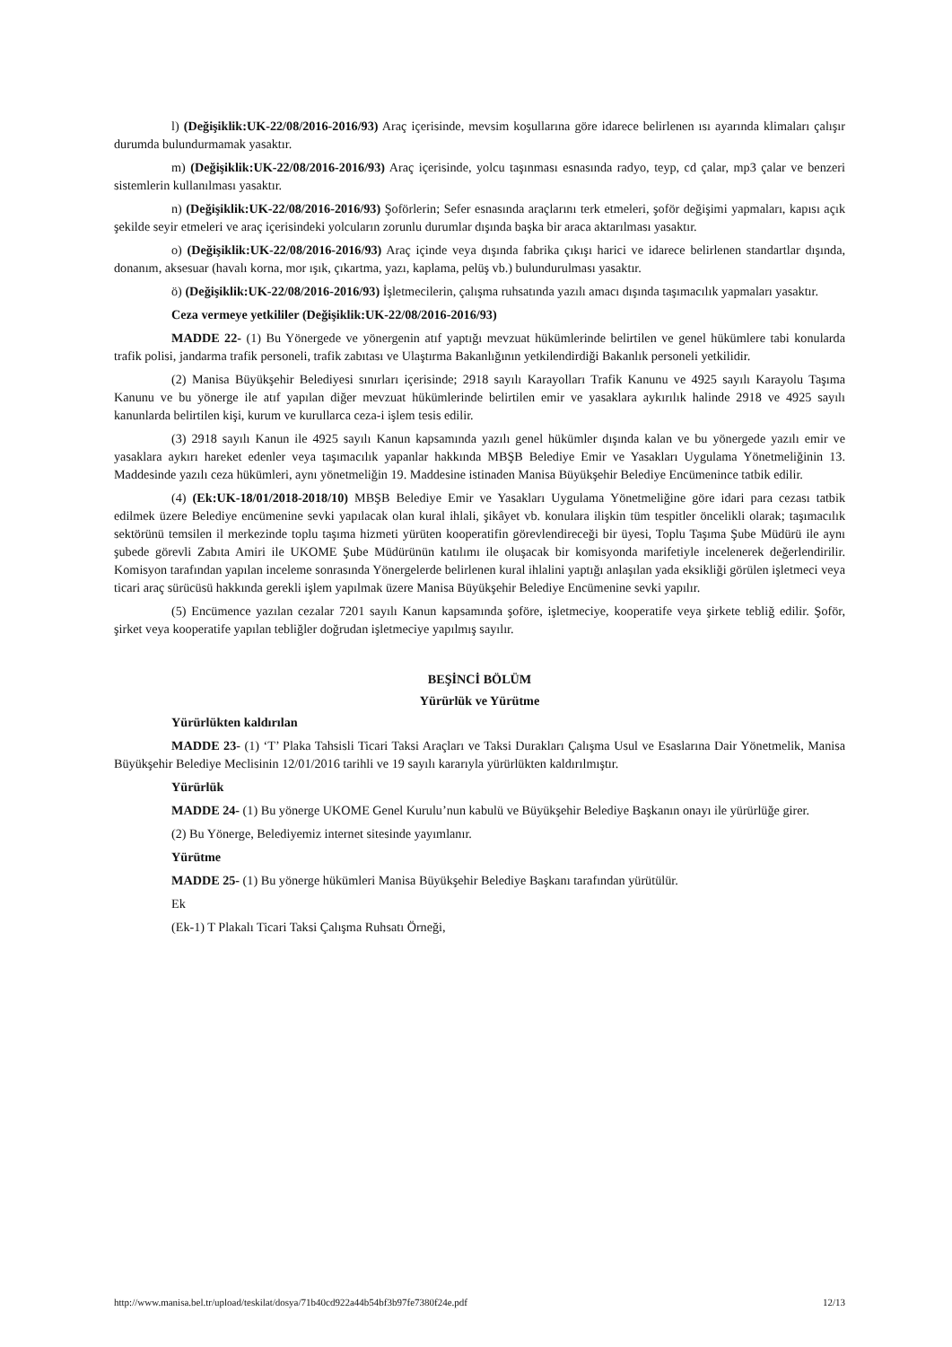l) (Değişiklik:UK-22/08/2016-2016/93) Araç içerisinde, mevsim koşullarına göre idarece belirlenen ısı ayarında klimaları çalışır durumda bulundurmamak yasaktır.
m) (Değişiklik:UK-22/08/2016-2016/93) Araç içerisinde, yolcu taşınması esnasında radyo, teyp, cd çalar, mp3 çalar ve benzeri sistemlerin kullanılması yasaktır.
n) (Değişiklik:UK-22/08/2016-2016/93) Şoförlerin; Sefer esnasında araçlarını terk etmeleri, şoför değişimi yapmaları, kapısı açık şekilde seyir etmeleri ve araç içerisindeki yolcuların zorunlu durumlar dışında başka bir araca aktarılması yasaktır.
o) (Değişiklik:UK-22/08/2016-2016/93) Araç içinde veya dışında fabrika çıkışı harici ve idarece belirlenen standartlar dışında, donanım, aksesuar (havalı korna, mor ışık, çıkartma, yazı, kaplama, pelüş vb.) bulundurulması yasaktır.
ö) (Değişiklik:UK-22/08/2016-2016/93) İşletmecilerin, çalışma ruhsatında yazılı amacı dışında taşımacılık yapmaları yasaktır.
Ceza vermeye yetkililer (Değişiklik:UK-22/08/2016-2016/93)
MADDE 22- (1) Bu Yönergede ve yönergenin atıf yaptığı mevzuat hükümlerinde belirtilen ve genel hükümlere tabi konularda trafik polisi, jandarma trafik personeli, trafik zabıtası ve Ulaştırma Bakanlığının yetkilendirdiği Bakanlık personeli yetkilidir.
(2) Manisa Büyükşehir Belediyesi sınırları içerisinde; 2918 sayılı Karayolları Trafik Kanunu ve 4925 sayılı Karayolu Taşıma Kanunu ve bu yönerge ile atıf yapılan diğer mevzuat hükümlerinde belirtilen emir ve yasaklara aykırılık halinde 2918 ve 4925 sayılı kanunlarda belirtilen kişi, kurum ve kurullarca ceza-i işlem tesis edilir.
(3) 2918 sayılı Kanun ile 4925 sayılı Kanun kapsamında yazılı genel hükümler dışında kalan ve bu yönergede yazılı emir ve yasaklara aykırı hareket edenler veya taşımacılık yapanlar hakkında MBŞB Belediye Emir ve Yasakları Uygulama Yönetmeliğinin 13. Maddesinde yazılı ceza hükümleri, aynı yönetmeliğin 19. Maddesine istinaden Manisa Büyükşehir Belediye Encümenince tatbik edilir.
(4) (Ek:UK-18/01/2018-2018/10) MBŞB Belediye Emir ve Yasakları Uygulama Yönetmeliğine göre idari para cezası tatbik edilmek üzere Belediye encümenine sevki yapılacak olan kural ihlali, şikâyet vb. konulara ilişkin tüm tespitler öncelikli olarak; taşımacılık sektörünü temsilen il merkezinde toplu taşıma hizmeti yürüten kooperatifin görevlendireceği bir üyesi, Toplu Taşıma Şube Müdürü ile aynı şubede görevli Zabıta Amiri ile UKOME Şube Müdürünün katılımı ile oluşacak bir komisyonda marifetiyle incelenerek değerlendirilir. Komisyon tarafından yapılan inceleme sonrasında Yönergelerde belirlenen kural ihlalini yaptığı anlaşılan yada eksikliği görülen işletmeci veya ticari araç sürücüsü hakkında gerekli işlem yapılmak üzere Manisa Büyükşehir Belediye Encümenine sevki yapılır.
(5) Encümence yazılan cezalar 7201 sayılı Kanun kapsamında şoföre, işletmeciye, kooperatife veya şirkete tebliğ edilir. Şoför, şirket veya kooperatife yapılan tebliğler doğrudan işletmeciye yapılmış sayılır.
BEŞİNCİ BÖLÜM
Yürürlük ve Yürütme
Yürürlükten kaldırılan
MADDE 23- (1) ‘T’ Plaka Tahsisli Ticari Taksi Araçları ve Taksi Durakları Çalışma Usul ve Esaslarına Dair Yönetmelik, Manisa Büyükşehir Belediye Meclisinin 12/01/2016 tarihli ve 19 sayılı kararıyla yürürlükten kaldırılmıştır.
Yürürlük
MADDE 24- (1) Bu yönerge UKOME Genel Kurulu’nun kabulü ve Büyükşehir Belediye Başkanın onayı ile yürürlüğe girer.
(2) Bu Yönerge, Belediyemiz internet sitesinde yayımlanır.
Yürütme
MADDE 25- (1) Bu yönerge hükümleri Manisa Büyükşehir Belediye Başkanı tarafından yürütülür.
Ek
(Ek-1) T Plakalı Ticari Taksi Çalışma Ruhsatı Örneği,
http://www.manisa.bel.tr/upload/teskilat/dosya/71b40cd922a44b54bf3b97fe7380f24e.pdf 12/13